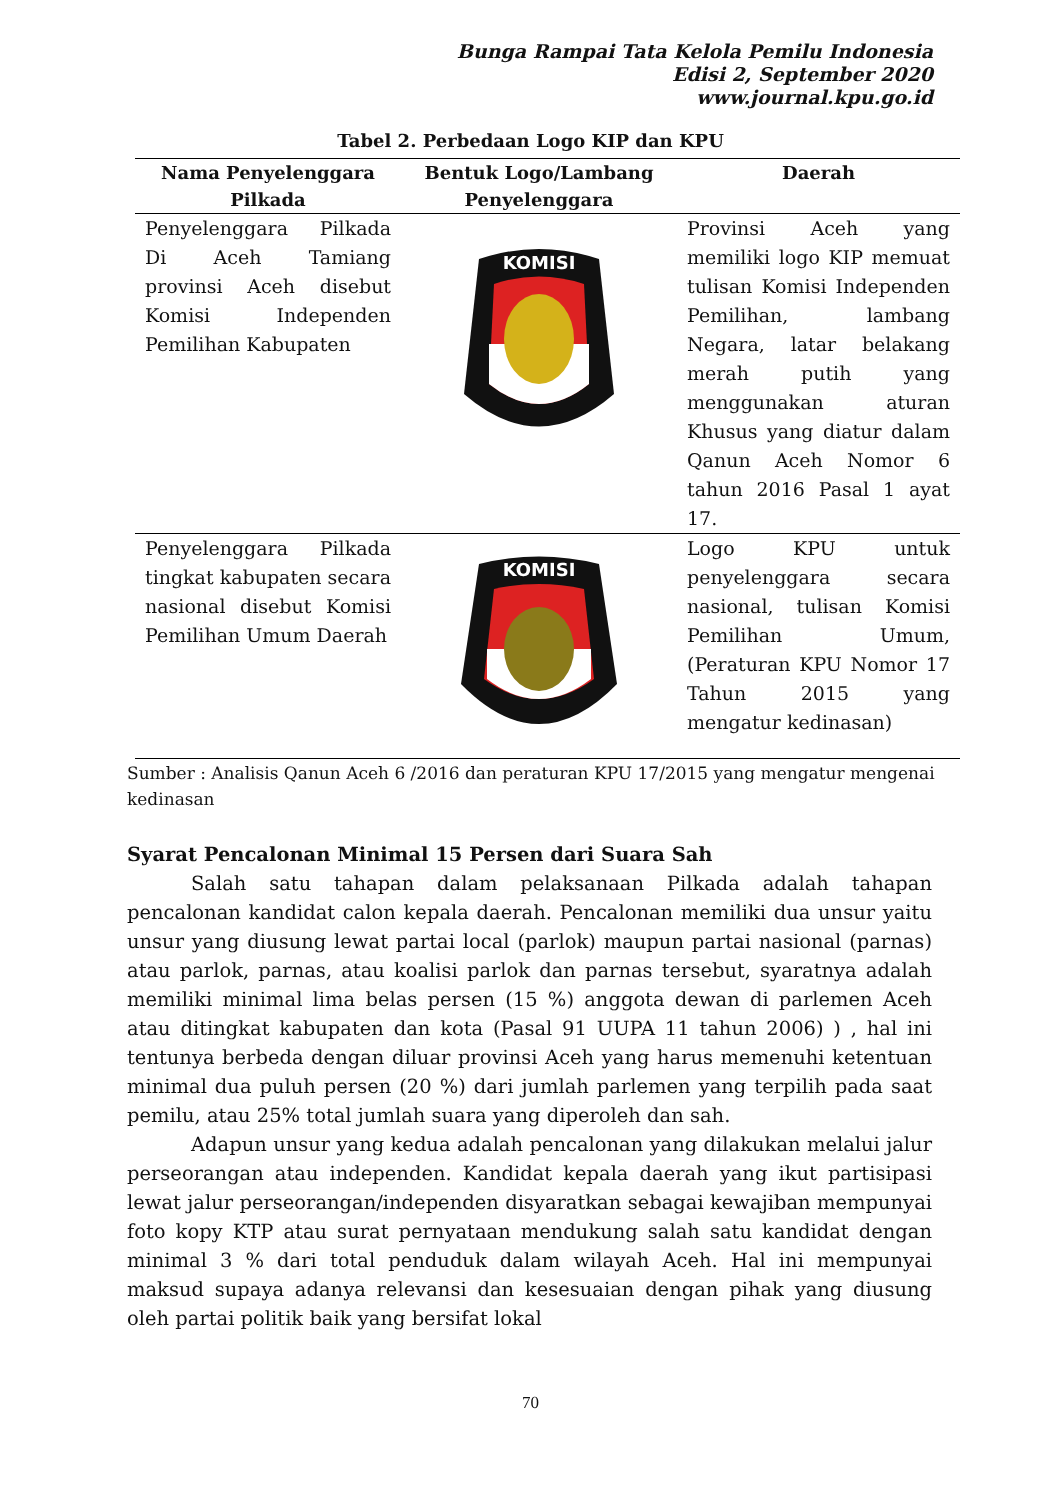Bunga Rampai Tata Kelola Pemilu Indonesia
Edisi 2, September 2020
www.journal.kpu.go.id
Tabel 2. Perbedaan Logo KIP dan KPU
| Nama Penyelenggara Pilkada | Bentuk Logo/Lambang Penyelenggara | Daerah |
| --- | --- | --- |
| Penyelenggara Pilkada Di Aceh Tamiang provinsi Aceh disebut Komisi Independen Pemilihan Kabupaten | KOMISI | Provinsi Aceh yang memiliki logo KIP memuat tulisan Komisi Independen Pemilihan, lambang Negara, latar belakang merah putih yang menggunakan aturan Khusus yang diatur dalam Qanun Aceh Nomor 6 tahun 2016 Pasal 1 ayat 17. |
| Penyelenggara Pilkada tingkat kabupaten secara nasional disebut Komisi Pemilihan Umum Daerah | KOMISI | Logo KPU untuk penyelenggara secara nasional, tulisan Komisi Pemilihan Umum, (Peraturan KPU Nomor 17 Tahun 2015 yang mengatur kedinasan) |
Sumber : Analisis Qanun Aceh 6 /2016 dan peraturan KPU 17/2015 yang mengatur mengenai kedinasan
Syarat Pencalonan Minimal 15 Persen dari Suara Sah
Salah satu tahapan dalam pelaksanaan Pilkada adalah tahapan pencalonan kandidat calon kepala daerah. Pencalonan memiliki dua unsur yaitu unsur yang diusung lewat partai local (parlok) maupun partai nasional (parnas) atau parlok, parnas, atau koalisi parlok dan parnas tersebut, syaratnya adalah memiliki minimal lima belas persen (15 %) anggota dewan di parlemen Aceh atau ditingkat kabupaten dan kota (Pasal 91 UUPA 11 tahun 2006) ) , hal ini tentunya berbeda dengan diluar provinsi Aceh yang harus memenuhi ketentuan minimal dua puluh persen (20 %) dari jumlah parlemen yang terpilih pada saat pemilu, atau 25% total jumlah suara yang diperoleh dan sah.
Adapun unsur yang kedua adalah pencalonan yang dilakukan melalui jalur perseorangan atau independen. Kandidat kepala daerah yang ikut partisipasi lewat jalur perseorangan/independen disyaratkan sebagai kewajiban mempunyai foto kopy KTP atau surat pernyataan mendukung salah satu kandidat dengan minimal 3 % dari total penduduk dalam wilayah Aceh. Hal ini mempunyai maksud supaya adanya relevansi dan kesesuaian dengan pihak yang diusung oleh partai politik baik yang bersifat lokal
70